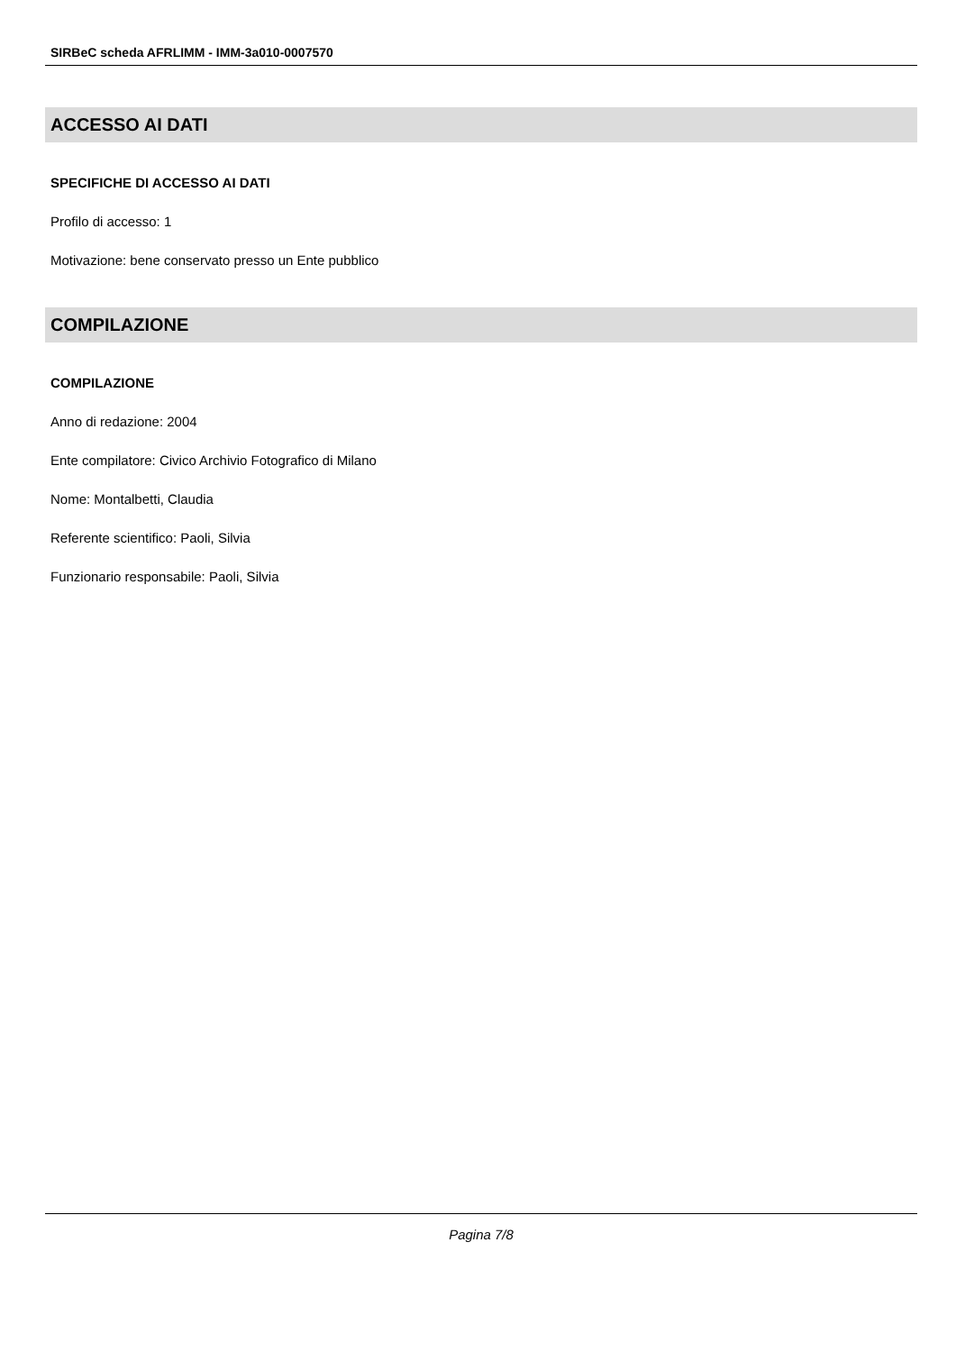SIRBeC scheda AFRLIMM - IMM-3a010-0007570
ACCESSO AI DATI
SPECIFICHE DI ACCESSO AI DATI
Profilo di accesso: 1
Motivazione: bene conservato presso un Ente pubblico
COMPILAZIONE
COMPILAZIONE
Anno di redazione: 2004
Ente compilatore: Civico Archivio Fotografico di Milano
Nome: Montalbetti, Claudia
Referente scientifico: Paoli, Silvia
Funzionario responsabile: Paoli, Silvia
Pagina 7/8